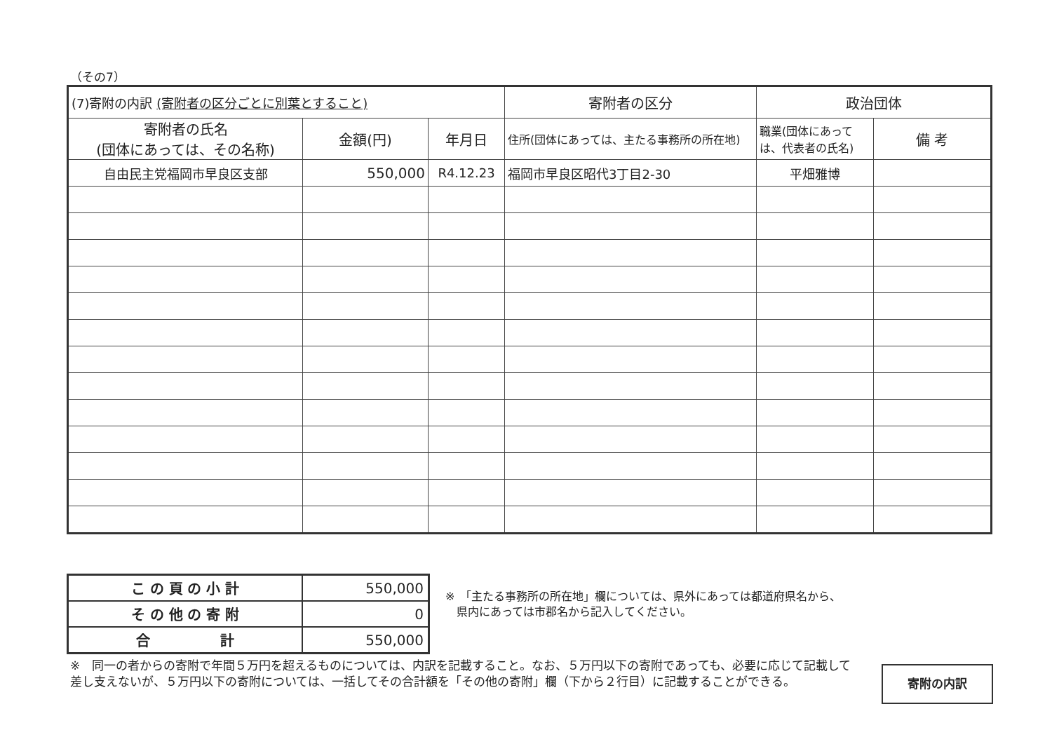（その7）
| (7)寄附の内訳 (寄附者の区分ごとに別葉とすること) | | | 寄附者の区分 | 政治団体 | |
| --- | --- | --- | --- | --- | --- |
| 寄附者の氏名 (団体にあっては、その名称) | 金額(円) | 年月日 | 住所(団体にあっては、主たる事務所の所在地) | 職業(団体にあっては、代表者の氏名) | 備 考 |
| 自由民主党福岡市早良区支部 | 550,000 | R4.12.23 | 福岡市早良区昭代3丁目2-30 | 平畑雅博 | |
| こ の 頁 の 小 計 | 550,000 |
| そ の 他 の 寄 附 | 0 |
| 合 計 | 550,000 |
※　「主たる事務所の所在地」欄については、県外にあっては都道府県名から、
　県内にあっては市郡名から記入してください。
※　同一の者からの寄附で年間５万円を超えるものについては、内訳を記載すること。なお、５万円以下の寄附であっても、必要に応じて記載して差し支えないが、５万円以下の寄附については、一括してその合計額を「その他の寄附」欄（下から２行目）に記載することができる。
寄附の内訳